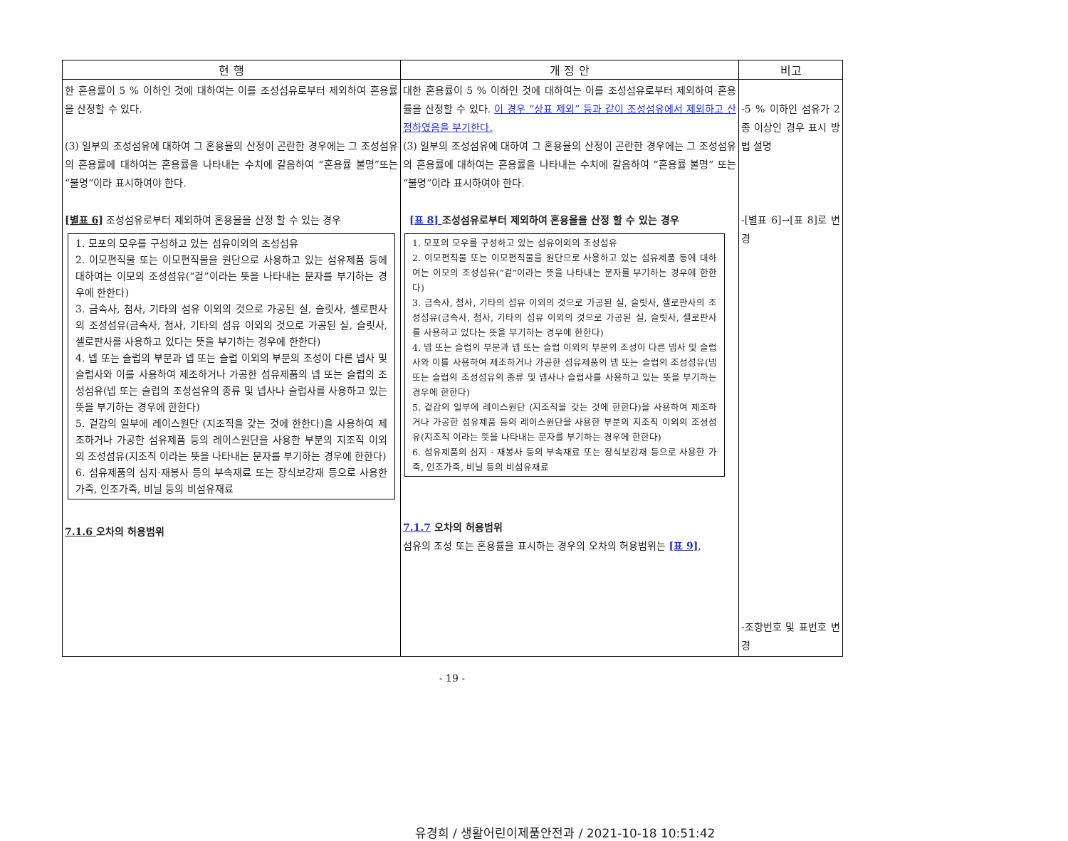| 현 행 | 개 정 안 | 비고 |
| --- | --- | --- |
| 한 혼용률이 5 % 이하인 것에 대하여는 이를 조성섬유로부터 제외하여 혼용률을 산정할 수 있다. (3) 일부의 조성섬유에 대하여 그 혼용율의 산정이 곤란한 경우에는 그 조성섬유의 혼용률에 대하여는 혼용률을 나타내는 수치에 갈음하여 “혼용률 불명”또는“불명”이라 표시하여야 한다. [별표 6] 조성섬유로부터 제외하여 혼용율을 산정 할 수 있는 경우 1. 모포의 모우를 구성하고 있는 섬유이외의 조성섬유 2. 이모편직물 또는 이모편직물을 원단으로 사용하고 있는 섬유제품 등에 대하여는 이모의 조성섬유(“겉”이라는 뜻을 나타내는 문자를 부기하는 경우에 한한다) 3. 금속사, 첨사, 기타의 섬유 이외의 것으로 가공된 실, 슬릿사, 셀로판사의 조성섬유(금속사, 첨사, 기타의 섬유 이외의 것으로 가공된 실, 슬릿사, 셀로판사를 사용하고 있다는 뜻을 부기하는 경우에 한한다) 4. 넵 또는 슬럽의 부분과 넵 또는 슬럽 이외의 부분의 조성이 다른 넵사 및 슬럽사와 이를 사용하여 제조하거나 가공한 섬유제품의 넵 또는 슬럽의 조성섬유(넵 또는 슬럽의 조성섬유의 종류 및 넵사나 슬럽사를 사용하고 있는 뜻을 부기하는 경우에 한한다) 5. 겉감의 일부에 레이스원단 (지조직을 갖는 것에 한한다)을 사용하여 제조하거나 가공한 섬유제품 등의 레이스원단을 사용한 부분의 지조직 이외의 조성섬유(지조직 이라는 뜻을 나타내는 문자를 부기하는 경우에 한한다) 6. 섬유제품의 심지·재봉사 등의 부속재료 또는 장식보강재 등으로 사용한 가죽, 인조가죽, 비닐 등의 비섬유재료 7.1.6 오차의 허용범위 | 대한 혼용률이 5 % 이하인 것에 대하여는 이를 조성섬유로부터 제외하여 혼용률을 산정할 수 있다. 이 경우 “상표 제외” 등과 같이 조성섬유에서 제외하고 산정하였음을 부기한다. (3) 일부의 조성섬유에 대하여 그 혼용율의 산정이 곤란한 경우에는 그 조성섬유의 혼용률에 대하여는 혼용률을 나타내는 수치에 갈음하여 “혼용률 불명” 또는 “불명”이라 표시하여야 한다. [표 8] 조성섬유로부터 제외하여 혼용율을 산정 할 수 있는 경우 1. 모포의 모우를 구성하고 있는 섬유이외의 조성섬유 2. 이모편직물 또는 이모편직물을 원단으로 사용하고 있는 섬유제품 등에 대하여는 이모의 조성섬유(“겉”이라는 뜻을 나타내는 문자를 부기하는 경우에 한한다) 3. 금속사, 첨사, 기타의 섬유 이외의 것으로 가공된 실, 슬릿사, 셀로판사의 조성섬유(금속사, 첨사, 기타의 섬유 이외의 것으로 가공된 실, 슬릿사, 셀로판사를 사용하고 있다는 뜻을 부기하는 경우에 한한다) 4. 넵 또는 슬럽의 부분과 넵 또는 슬럽 이외의 부분의 조성이 다른 넵사 및 슬럽사와 이를 사용하여 제조하거나 가공한 섬유제품의 넵 또는 슬럽의 조성섬유(넵 또는 슬럽의 조성섬유의 종류 및 넵사나 슬럽사를 사용하고 있는 뜻을 부기하는 경우에 한한다) 5. 겉감의 일부에 레이스원단 (지조직을 갖는 것에 한한다)을 사용하여 제조하거나 가공한 섬유제품 등의 레이스원단을 사용한 부분의 지조직 이외의 조성섬유(지조직 이라는 뜻을 나타내는 문자를 부기하는 경우에 한한다) 6. 섬유제품의 심지 · 재봉사 등의 부속재료 또는 장식보강재 등으로 사용한 가죽, 인조가죽, 비닐 등의 비섬유재료 7.1.7 오차의 허용범위 섬유의 조성 또는 혼용률을 표시하는 경우의 오차의 허용범위는 [표 9] , | -5 % 이하인 섬유가 2종 이상인 경우 표시 방법 설명 -[별표 6]→[표 8]로 변경 -조항번호 및 표번호 변경 |
- 19 -
유경희 / 생활어린이제품안전과 / 2021-10-18 10:51:42